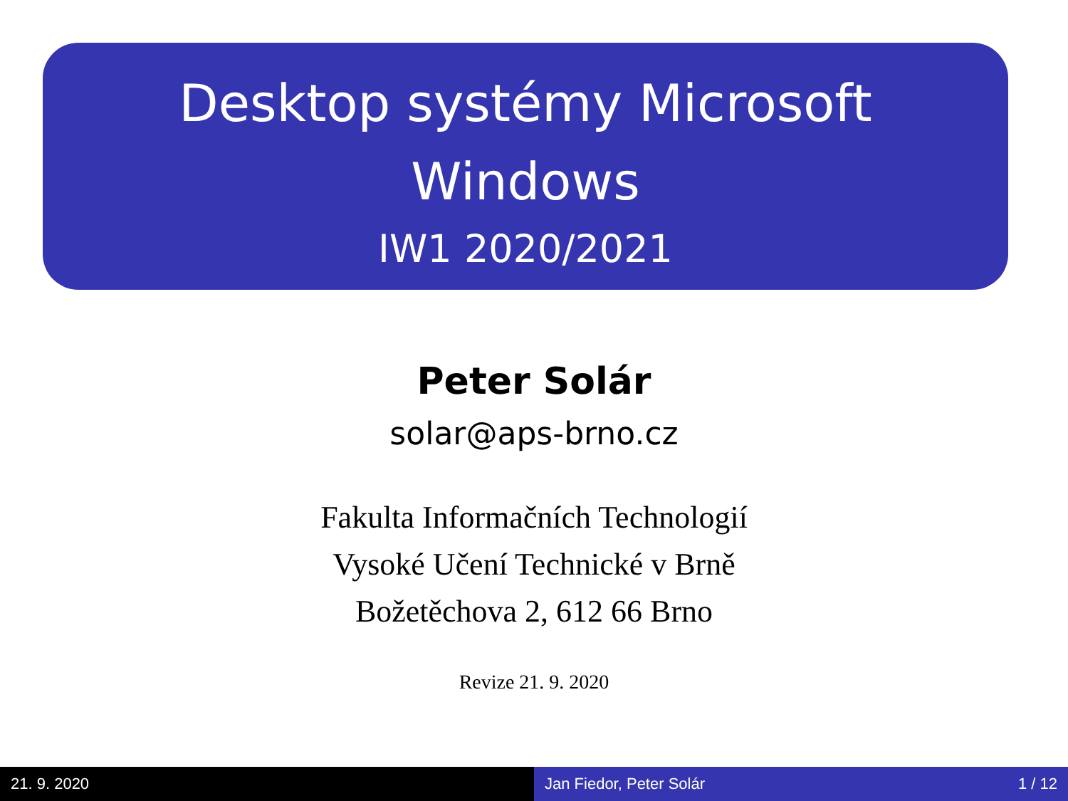Desktop systémy Microsoft
Windows
IW1 2020/2021
Peter Solár
solar@aps-brno.cz
Fakulta Informačních Technologií
Vysoké Učení Technické v Brně
Božetěchova 2, 612 66 Brno
Revize 21. 9. 2020
21. 9. 2020 Jan Fiedor, Peter Solár 1 / 12